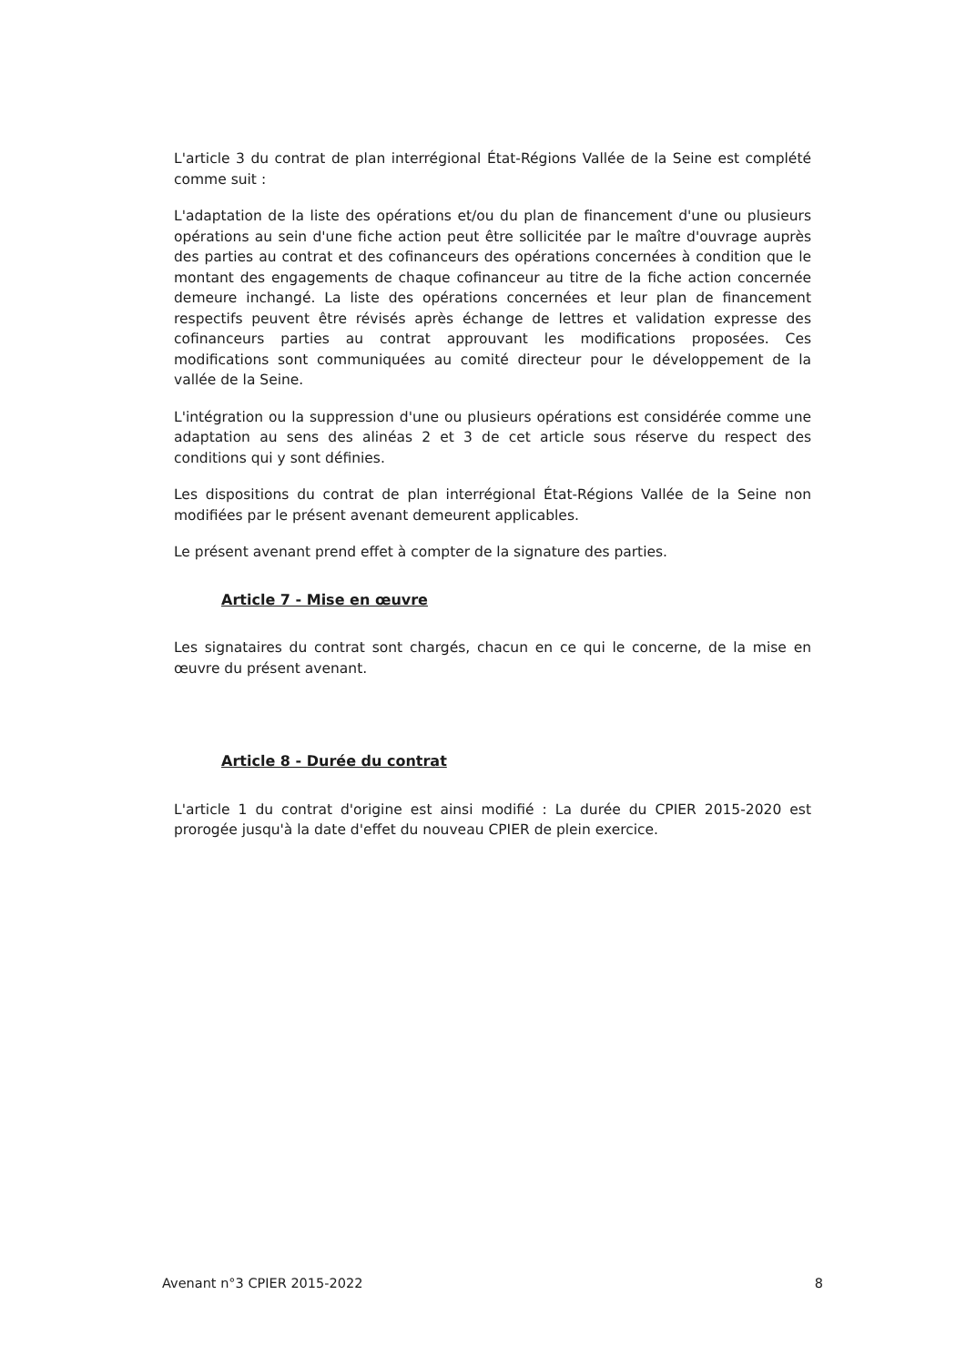L'article 3 du contrat de plan interrégional État-Régions Vallée de la Seine est complété comme suit :
L'adaptation de la liste des opérations et/ou du plan de financement d'une ou plusieurs opérations au sein d'une fiche action peut être sollicitée par le maître d'ouvrage auprès des parties au contrat et des cofinanceurs des opérations concernées à condition que le montant des engagements de chaque cofinanceur au titre de la fiche action concernée demeure inchangé. La liste des opérations concernées et leur plan de financement respectifs peuvent être révisés après échange de lettres et validation expresse des cofinanceurs parties au contrat approuvant les modifications proposées. Ces modifications sont communiquées au comité directeur pour le développement de la vallée de la Seine.
L'intégration ou la suppression d'une ou plusieurs opérations est considérée comme une adaptation au sens des alinéas 2 et 3 de cet article sous réserve du respect des conditions qui y sont définies.
Les dispositions du contrat de plan interrégional État-Régions Vallée de la Seine non modifiées par le présent avenant demeurent applicables.
Le présent avenant prend effet à compter de la signature des parties.
Article 7 - Mise en œuvre
Les signataires du contrat sont chargés, chacun en ce qui le concerne, de la mise en œuvre du présent avenant.
Article 8 - Durée du contrat
L'article 1 du contrat d'origine est ainsi modifié : La durée du CPIER 2015-2020 est prorogée jusqu'à la date d'effet du nouveau CPIER de plein exercice.
Avenant n°3 CPIER 2015-2022 8